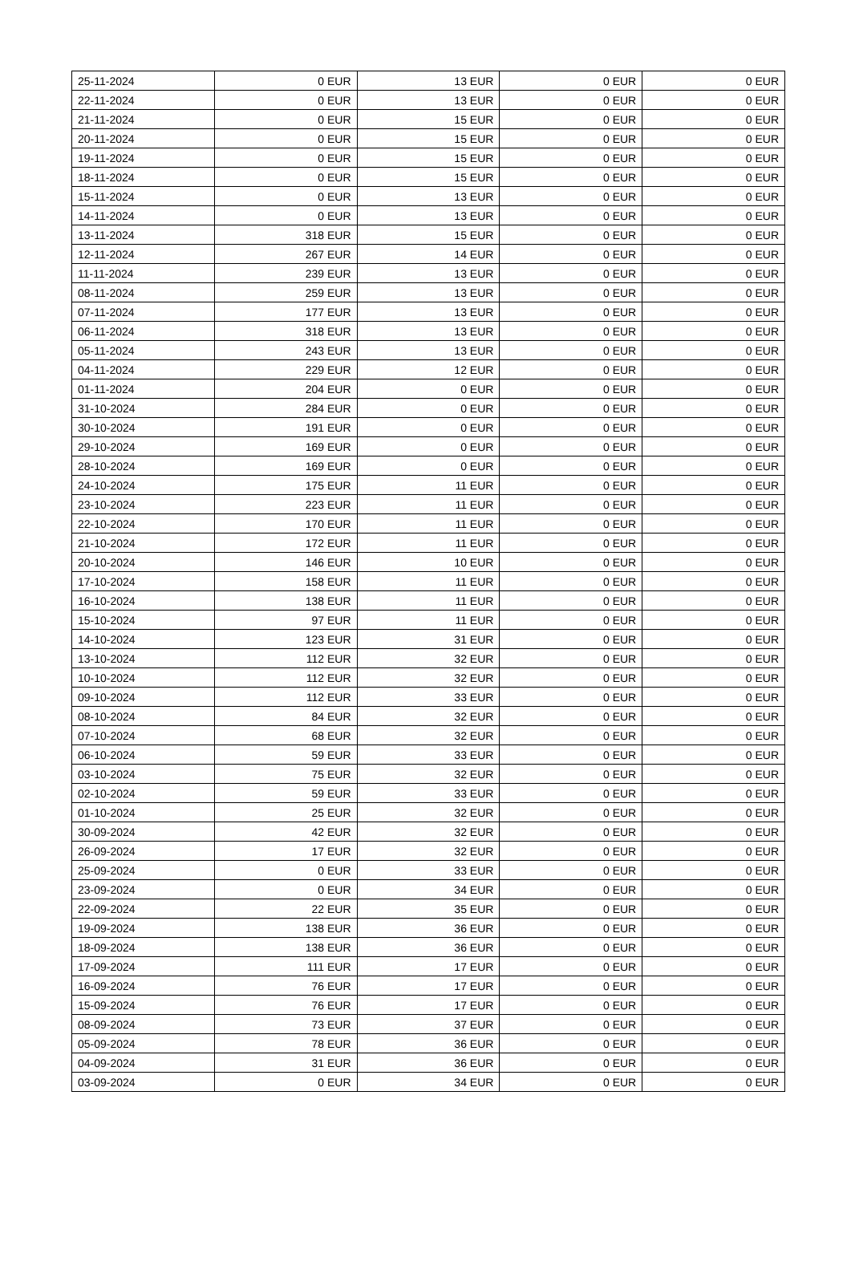| 25-11-2024 | 0 EUR | 13 EUR | 0 EUR | 0 EUR |
| 22-11-2024 | 0 EUR | 13 EUR | 0 EUR | 0 EUR |
| 21-11-2024 | 0 EUR | 15 EUR | 0 EUR | 0 EUR |
| 20-11-2024 | 0 EUR | 15 EUR | 0 EUR | 0 EUR |
| 19-11-2024 | 0 EUR | 15 EUR | 0 EUR | 0 EUR |
| 18-11-2024 | 0 EUR | 15 EUR | 0 EUR | 0 EUR |
| 15-11-2024 | 0 EUR | 13 EUR | 0 EUR | 0 EUR |
| 14-11-2024 | 0 EUR | 13 EUR | 0 EUR | 0 EUR |
| 13-11-2024 | 318 EUR | 15 EUR | 0 EUR | 0 EUR |
| 12-11-2024 | 267 EUR | 14 EUR | 0 EUR | 0 EUR |
| 11-11-2024 | 239 EUR | 13 EUR | 0 EUR | 0 EUR |
| 08-11-2024 | 259 EUR | 13 EUR | 0 EUR | 0 EUR |
| 07-11-2024 | 177 EUR | 13 EUR | 0 EUR | 0 EUR |
| 06-11-2024 | 318 EUR | 13 EUR | 0 EUR | 0 EUR |
| 05-11-2024 | 243 EUR | 13 EUR | 0 EUR | 0 EUR |
| 04-11-2024 | 229 EUR | 12 EUR | 0 EUR | 0 EUR |
| 01-11-2024 | 204 EUR | 0 EUR | 0 EUR | 0 EUR |
| 31-10-2024 | 284 EUR | 0 EUR | 0 EUR | 0 EUR |
| 30-10-2024 | 191 EUR | 0 EUR | 0 EUR | 0 EUR |
| 29-10-2024 | 169 EUR | 0 EUR | 0 EUR | 0 EUR |
| 28-10-2024 | 169 EUR | 0 EUR | 0 EUR | 0 EUR |
| 24-10-2024 | 175 EUR | 11 EUR | 0 EUR | 0 EUR |
| 23-10-2024 | 223 EUR | 11 EUR | 0 EUR | 0 EUR |
| 22-10-2024 | 170 EUR | 11 EUR | 0 EUR | 0 EUR |
| 21-10-2024 | 172 EUR | 11 EUR | 0 EUR | 0 EUR |
| 20-10-2024 | 146 EUR | 10 EUR | 0 EUR | 0 EUR |
| 17-10-2024 | 158 EUR | 11 EUR | 0 EUR | 0 EUR |
| 16-10-2024 | 138 EUR | 11 EUR | 0 EUR | 0 EUR |
| 15-10-2024 | 97 EUR | 11 EUR | 0 EUR | 0 EUR |
| 14-10-2024 | 123 EUR | 31 EUR | 0 EUR | 0 EUR |
| 13-10-2024 | 112 EUR | 32 EUR | 0 EUR | 0 EUR |
| 10-10-2024 | 112 EUR | 32 EUR | 0 EUR | 0 EUR |
| 09-10-2024 | 112 EUR | 33 EUR | 0 EUR | 0 EUR |
| 08-10-2024 | 84 EUR | 32 EUR | 0 EUR | 0 EUR |
| 07-10-2024 | 68 EUR | 32 EUR | 0 EUR | 0 EUR |
| 06-10-2024 | 59 EUR | 33 EUR | 0 EUR | 0 EUR |
| 03-10-2024 | 75 EUR | 32 EUR | 0 EUR | 0 EUR |
| 02-10-2024 | 59 EUR | 33 EUR | 0 EUR | 0 EUR |
| 01-10-2024 | 25 EUR | 32 EUR | 0 EUR | 0 EUR |
| 30-09-2024 | 42 EUR | 32 EUR | 0 EUR | 0 EUR |
| 26-09-2024 | 17 EUR | 32 EUR | 0 EUR | 0 EUR |
| 25-09-2024 | 0 EUR | 33 EUR | 0 EUR | 0 EUR |
| 23-09-2024 | 0 EUR | 34 EUR | 0 EUR | 0 EUR |
| 22-09-2024 | 22 EUR | 35 EUR | 0 EUR | 0 EUR |
| 19-09-2024 | 138 EUR | 36 EUR | 0 EUR | 0 EUR |
| 18-09-2024 | 138 EUR | 36 EUR | 0 EUR | 0 EUR |
| 17-09-2024 | 111 EUR | 17 EUR | 0 EUR | 0 EUR |
| 16-09-2024 | 76 EUR | 17 EUR | 0 EUR | 0 EUR |
| 15-09-2024 | 76 EUR | 17 EUR | 0 EUR | 0 EUR |
| 08-09-2024 | 73 EUR | 37 EUR | 0 EUR | 0 EUR |
| 05-09-2024 | 78 EUR | 36 EUR | 0 EUR | 0 EUR |
| 04-09-2024 | 31 EUR | 36 EUR | 0 EUR | 0 EUR |
| 03-09-2024 | 0 EUR | 34 EUR | 0 EUR | 0 EUR |